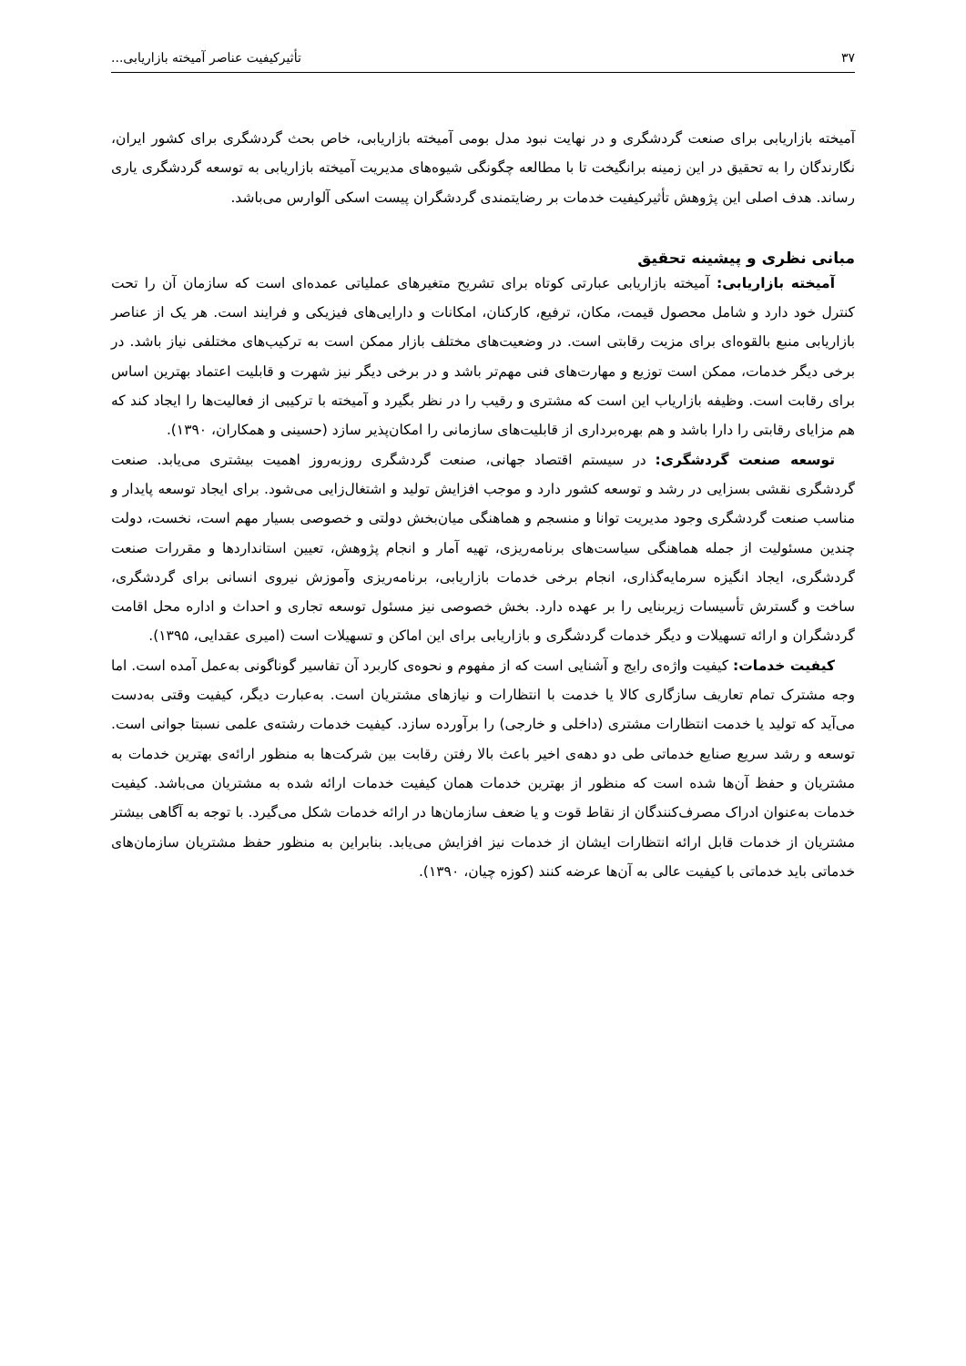۳۷ تأثیرکیفیت عناصر آمیخته بازاریابی...
آمیخته بازاریابی برای صنعت گردشگری و در نهایت نبود مدل بومی آمیخته بازاریابی، خاص بحث گردشگری برای کشور ایران، نگارندگان را به تحقیق در این زمینه برانگیخت تا با مطالعه چگونگی شیوه‌های مدیریت آمیخته بازاریابی به توسعه گردشگری یاری رساند. هدف اصلی این پژوهش تأثیرکیفیت خدمات بر رضایتمندی گردشگران پیست اسکی آلوارس می‌باشد.
مبانی نظری و پیشینه تحقیق
آمیخته بازاریابی: آمیخته بازاریابی عبارتی کوتاه برای تشریح متغیرهای عملیاتی عمده‌ای است که سازمان آن را تحت کنترل خود دارد و شامل محصول قیمت، مکان، ترفیع، کارکنان، امکانات و دارایی‌های فیزیکی و فرایند است. هر یک از عناصر بازاریابی منبع بالقوه‌ای برای مزیت رقابتی است. در وضعیت‌های مختلف بازار ممکن است به ترکیب‌های مختلفی نیاز باشد. در برخی دیگر خدمات، ممکن است توزیع و مهارت‌های فنی مهم‌تر باشد و در برخی دیگر نیز شهرت و قابلیت اعتماد بهترین اساس برای رقابت است. وظیفه بازاریاب این است که مشتری و رقیب را در نظر بگیرد و آمیخته با ترکیبی از فعالیت‌ها را ایجاد کند که هم مزایای رقابتی را دارا باشد و هم بهره‌برداری از قابلیت‌های سازمانی را امکان‌پذیر سازد (حسینی و همکاران، ۱۳۹۰).
توسعه صنعت گردشگری: در سیستم اقتصاد جهانی، صنعت گردشگری روزبه‌روز اهمیت بیشتری می‌یابد. صنعت گردشگری نقشی بسزایی در رشد و توسعه کشور دارد و موجب افزایش تولید و اشتغال‌زایی می‌شود. برای ایجاد توسعه پایدار و مناسب صنعت گردشگری وجود مدیریت توانا و منسجم و هماهنگی میان‌بخش دولتی و خصوصی بسیار مهم است، نخست، دولت چندین مسئولیت از جمله هماهنگی سیاست‌های برنامه‌ریزی، تهیه آمار و انجام پژوهش، تعیین استانداردها و مقررات صنعت گردشگری، ایجاد انگیزه سرمایه‌گذاری، انجام برخی خدمات بازاریابی، برنامه‌ریزی وآموزش نیروی انسانی برای گردشگری، ساخت و گسترش تأسیسات زیربنایی را بر عهده دارد. بخش خصوصی نیز مسئول توسعه تجاری و احداث و اداره محل اقامت گردشگران و ارائه تسهیلات و دیگر خدمات گردشگری و بازاریابی برای این اماکن و تسهیلات است (امیری عقدایی، ۱۳۹۵).
کیفیت خدمات: کیفیت واژه‌ی رایج و آشنایی است که از مفهوم و نحوه‌ی کاربرد آن تفاسیر گوناگونی به‌عمل آمده است. اما وجه مشترک تمام تعاریف سازگاری کالا یا خدمت با انتظارات و نیازهای مشتریان است. به‌عبارت دیگر، کیفیت وقتی به‌دست می‌آید که تولید یا خدمت انتظارات مشتری (داخلی و خارجی) را برآورده سازد. کیفیت خدمات رشته‌ی علمی نسبتا جوانی است. توسعه و رشد سریع صنایع خدماتی طی دو دهه‌ی اخیر باعث بالا رفتن رقابت بین شرکت‌ها به منظور ارائه‌ی بهترین خدمات به مشتریان و حفظ آن‌ها شده است که منظور از بهترین خدمات همان کیفیت خدمات ارائه شده به مشتریان می‌باشد. کیفیت خدمات به‌عنوان ادراک مصرف‌کنندگان از نقاط قوت و یا ضعف سازمان‌ها در ارائه خدمات شکل می‌گیرد. با توجه به آگاهی بیشتر مشتریان از خدمات قابل ارائه انتظارات ایشان از خدمات نیز افزایش می‌یابد. بنابراین به منظور حفظ مشتریان سازمان‌های خدماتی باید خدماتی با کیفیت عالی به آن‌ها عرضه کنند (کوزه چیان، ۱۳۹۰).